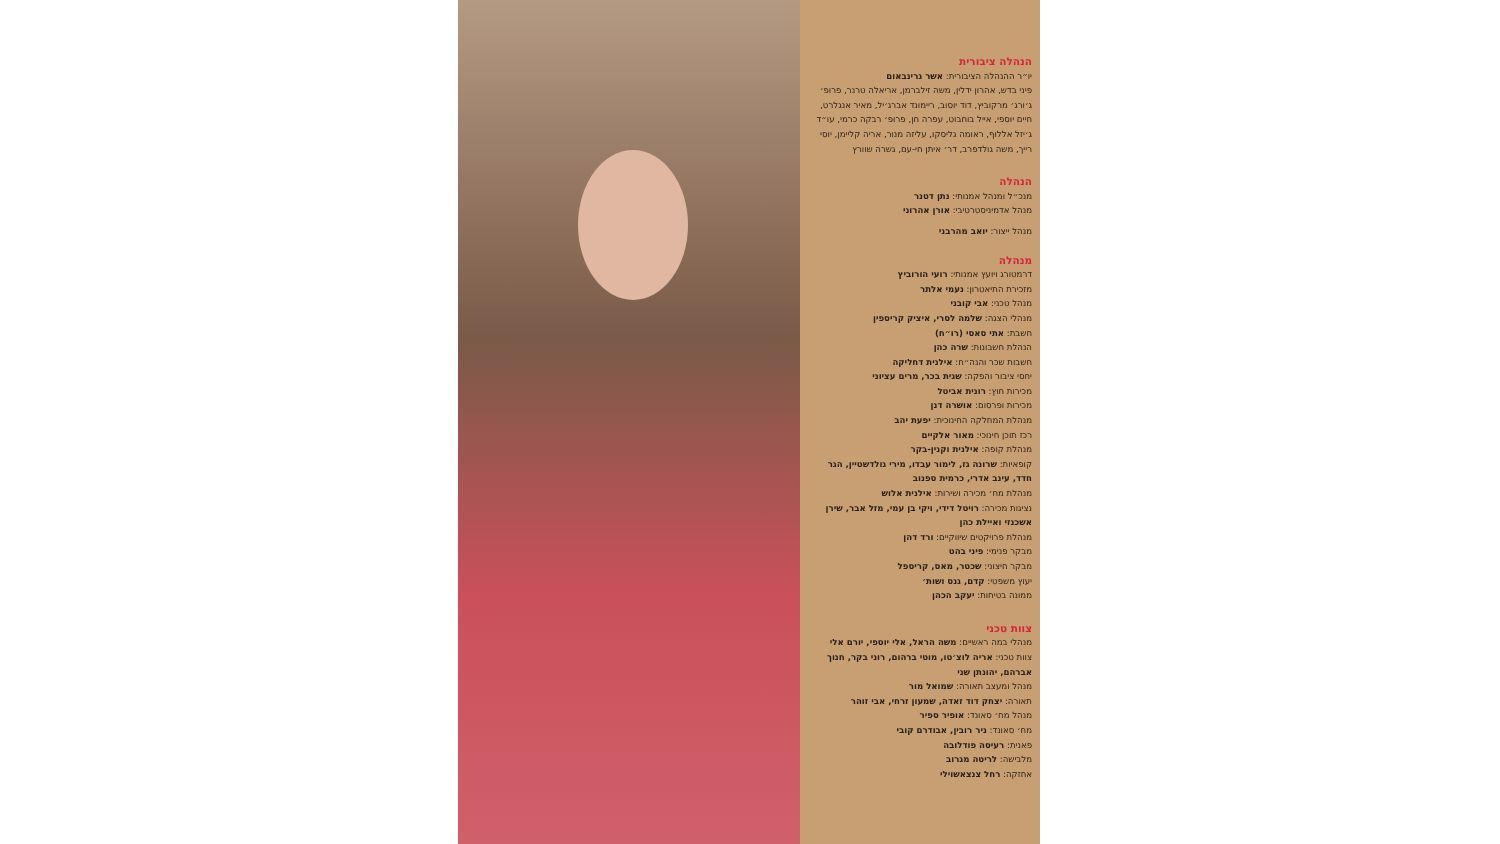הנהלה ציבורית
יו״ר ההנהלה הציבורית: אשר גרינבאום
פיני בדש, אהרון ידלין, משה זילברמן, אריאלה טרנר, פרופ׳ ג׳ורג׳ מרקוביץ, דוד יוסוב, ריימונד אברג׳יל, מאיר אנגלרט, חיים יוספי, אייל בוחבוט, עפרה חן, פרופ׳ רבקה כרמי, עו״ד ג׳יזל אללוף, ראומה גליסקו, עליזה מנור, אריה קליימן, יוסי רייך, משה גולדפרב, דר׳ איתן חי-עם, גשרה שוורץ
הנהלה
מנכ״ל ומנהל אמנותי: נתן דטנר
מנהל אדמיניסטרטיבי: אורן אהרוני
מנהל ייצור: יואב מהרבני
מנהלה
דרמטורג ויועץ אמנותי: רועי הורוביץ
מזכירת התיאטרון: נעמי אלתר
מנהל טכני: אבי קובני
מנהלי הצגה: שלמה לסרי, איציק קריספין
חשבת: אתי סאסי (רו״ח)
הנהלת חשבונות: שרה כהן
חשבות שכר והנה״ח: אילנית דחליקה
יחסי ציבור והפקה: שגית בכר, מרים עציוני
מכירות חוץ: רונית אביטל
מכירות ופרסום: אושרה דנן
מנהלת המחלקה החינוכית: יפעת יהב
רכז תוכן חינוכי: מאור אלקיים
מנהלת קופה: אילנית וקנין-בקר
קופאיות: שרונה גז, לימור עבדו, מירי גולדשטיין, הגר חדד, עינב אדרי, כרמית ספנוב
מנהלת מח׳ מכירה ושירות: אילנית אלוש
נציגות מכירה: רויטל דידי, ויקי בן עמי, מזל אבר, שירן אשכנזי ואיילת כהן
מנהלת פרויקטים שיווקיים: ורד דהן
מבקר פנימי: פיני בהט
מבקר חיצוני: שכטר, מאס, קריספל
יעוץ משפטי: קדם, גנס ושות׳
ממונה בטיחות: יעקב הכהן
צוות טכני
מנהלי במה ראשיים: משה הראל, אלי יוספי, יורם אלי
צוות טכני: אריה לוצ׳טו, מוטי ברהום, רוני בקר, חנוך אברהם, יהונתן שני
מנהל ומעצב תאורה: שמואל מור
תאורה: יצחק דוד זאדה, שמעון זרחי, אבי זוהר
מנהל מח׳ סאונד: אופיר ספיר
מח׳ סאונד: ניר רובין, אבודרם קובי
פאנית: רעיסה פודלובה
מלבישה: לריטה מגרוב
אחזקה: רחל צנצאשוילי